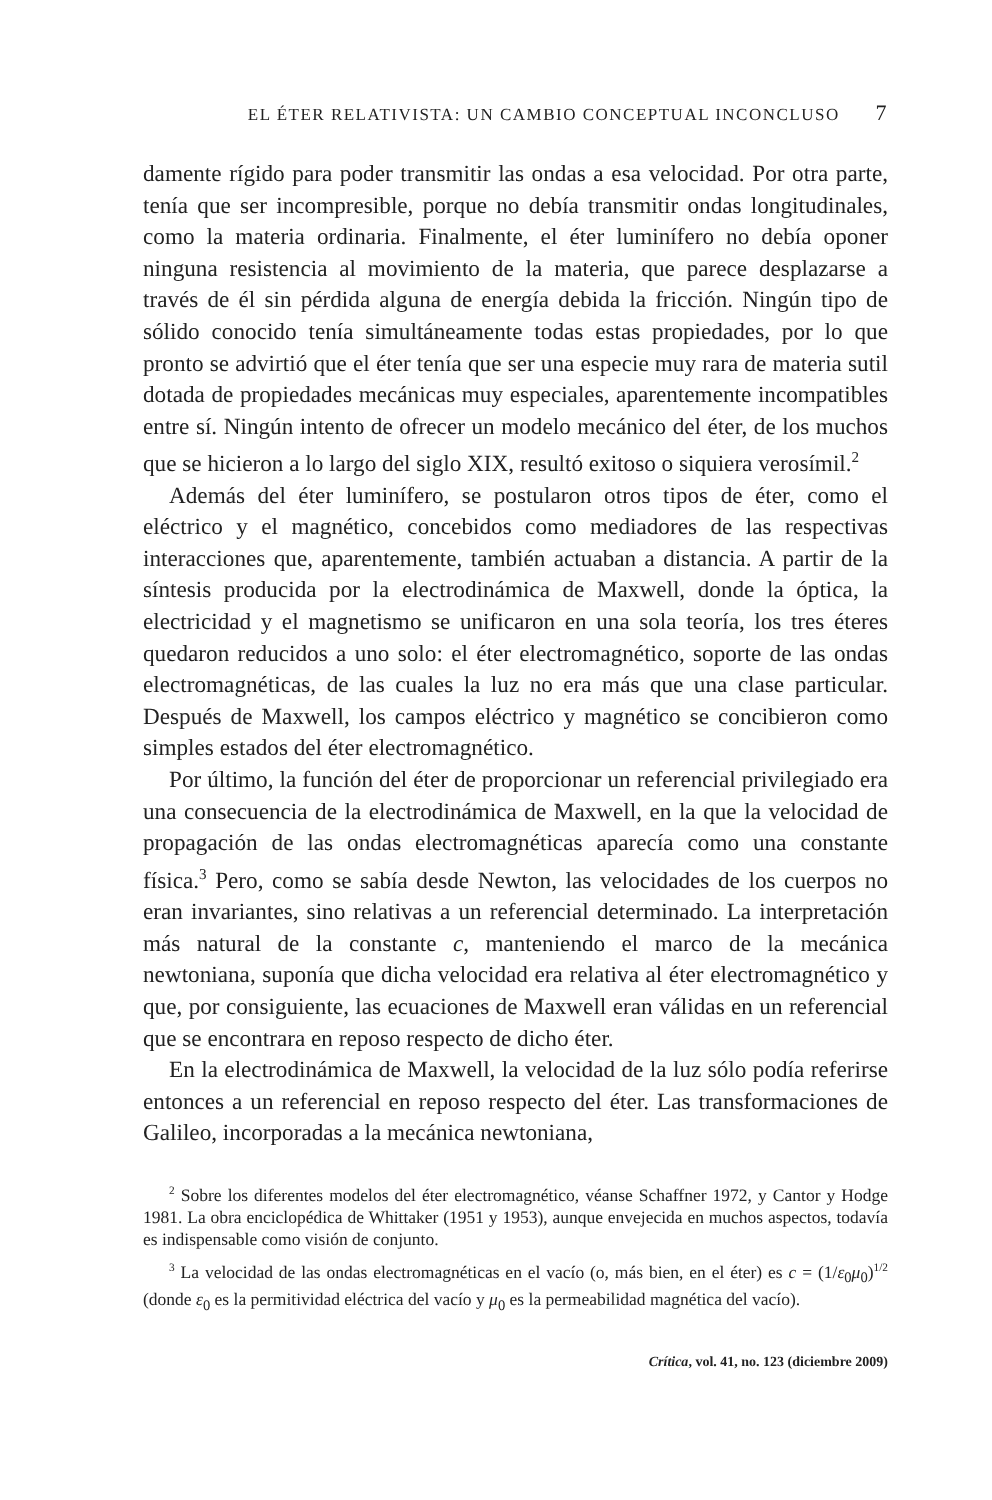EL ÉTER RELATIVISTA: UN CAMBIO CONCEPTUAL INCONCLUSO 7
damente rígido para poder transmitir las ondas a esa velocidad. Por otra parte, tenía que ser incompresible, porque no debía transmitir ondas longitudinales, como la materia ordinaria. Finalmente, el éter luminífero no debía oponer ninguna resistencia al movimiento de la materia, que parece desplazarse a través de él sin pérdida alguna de energía debida la fricción. Ningún tipo de sólido conocido tenía simultáneamente todas estas propiedades, por lo que pronto se advirtió que el éter tenía que ser una especie muy rara de materia sutil dotada de propiedades mecánicas muy especiales, aparentemente incompatibles entre sí. Ningún intento de ofrecer un modelo mecánico del éter, de los muchos que se hicieron a lo largo del siglo XIX, resultó exitoso o siquiera verosímil.<sup>2</sup>
Además del éter luminífero, se postularon otros tipos de éter, como el eléctrico y el magnético, concebidos como mediadores de las respectivas interacciones que, aparentemente, también actuaban a distancia. A partir de la síntesis producida por la electrodinámica de Maxwell, donde la óptica, la electricidad y el magnetismo se unificaron en una sola teoría, los tres éteres quedaron reducidos a uno solo: el éter electromagnético, soporte de las ondas electromagnéticas, de las cuales la luz no era más que una clase particular. Después de Maxwell, los campos eléctrico y magnético se concibieron como simples estados del éter electromagnético.
Por último, la función del éter de proporcionar un referencial privilegiado era una consecuencia de la electrodinámica de Maxwell, en la que la velocidad de propagación de las ondas electromagnéticas aparecía como una constante física.<sup>3</sup> Pero, como se sabía desde Newton, las velocidades de los cuerpos no eran invariantes, sino relativas a un referencial determinado. La interpretación más natural de la constante c, manteniendo el marco de la mecánica newtoniana, suponía que dicha velocidad era relativa al éter electromagnético y que, por consiguiente, las ecuaciones de Maxwell eran válidas en un referencial que se encontrara en reposo respecto de dicho éter.
En la electrodinámica de Maxwell, la velocidad de la luz sólo podía referirse entonces a un referencial en reposo respecto del éter. Las transformaciones de Galileo, incorporadas a la mecánica newtoniana,
<sup>2</sup> Sobre los diferentes modelos del éter electromagnético, véanse Schaffner 1972, y Cantor y Hodge 1981. La obra enciclopédica de Whittaker (1951 y 1953), aunque envejecida en muchos aspectos, todavía es indispensable como visión de conjunto.
<sup>3</sup> La velocidad de las ondas electromagnéticas en el vacío (o, más bien, en el éter) es c = (1/ε<sub>0</sub>μ<sub>0</sub>)<sup>1/2</sup> (donde ε<sub>0</sub> es la permitividad eléctrica del vacío y μ<sub>0</sub> es la permeabilidad magnética del vacío).
Crítica, vol. 41, no. 123 (diciembre 2009)